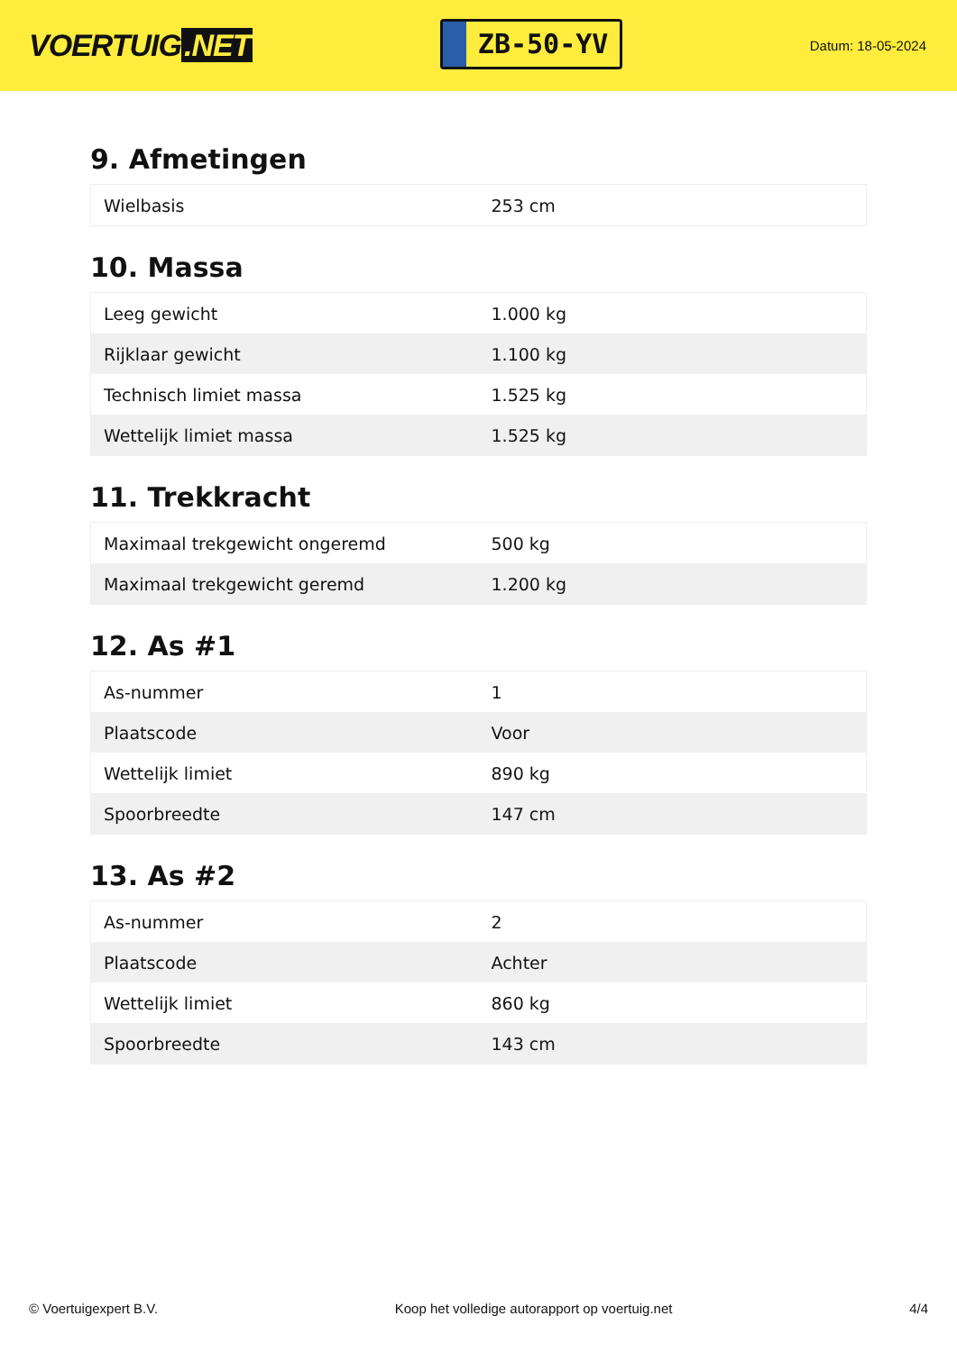VOERTUIG.NET
ZB-50-YV
Datum: 18-05-2024
9. Afmetingen
| Wielbasis | 253 cm |
10. Massa
| Leeg gewicht | 1.000 kg |
| Rijklaar gewicht | 1.100 kg |
| Technisch limiet massa | 1.525 kg |
| Wettelijk limiet massa | 1.525 kg |
11. Trekkracht
| Maximaal trekgewicht ongeremd | 500 kg |
| Maximaal trekgewicht geremd | 1.200 kg |
12. As #1
| As-nummer | 1 |
| Plaatscode | Voor |
| Wettelijk limiet | 890 kg |
| Spoorbreedte | 147 cm |
13. As #2
| As-nummer | 2 |
| Plaatscode | Achter |
| Wettelijk limiet | 860 kg |
| Spoorbreedte | 143 cm |
© Voertuigexpert B.V. Koop het volledige autorapport op voertuig.net 4/4